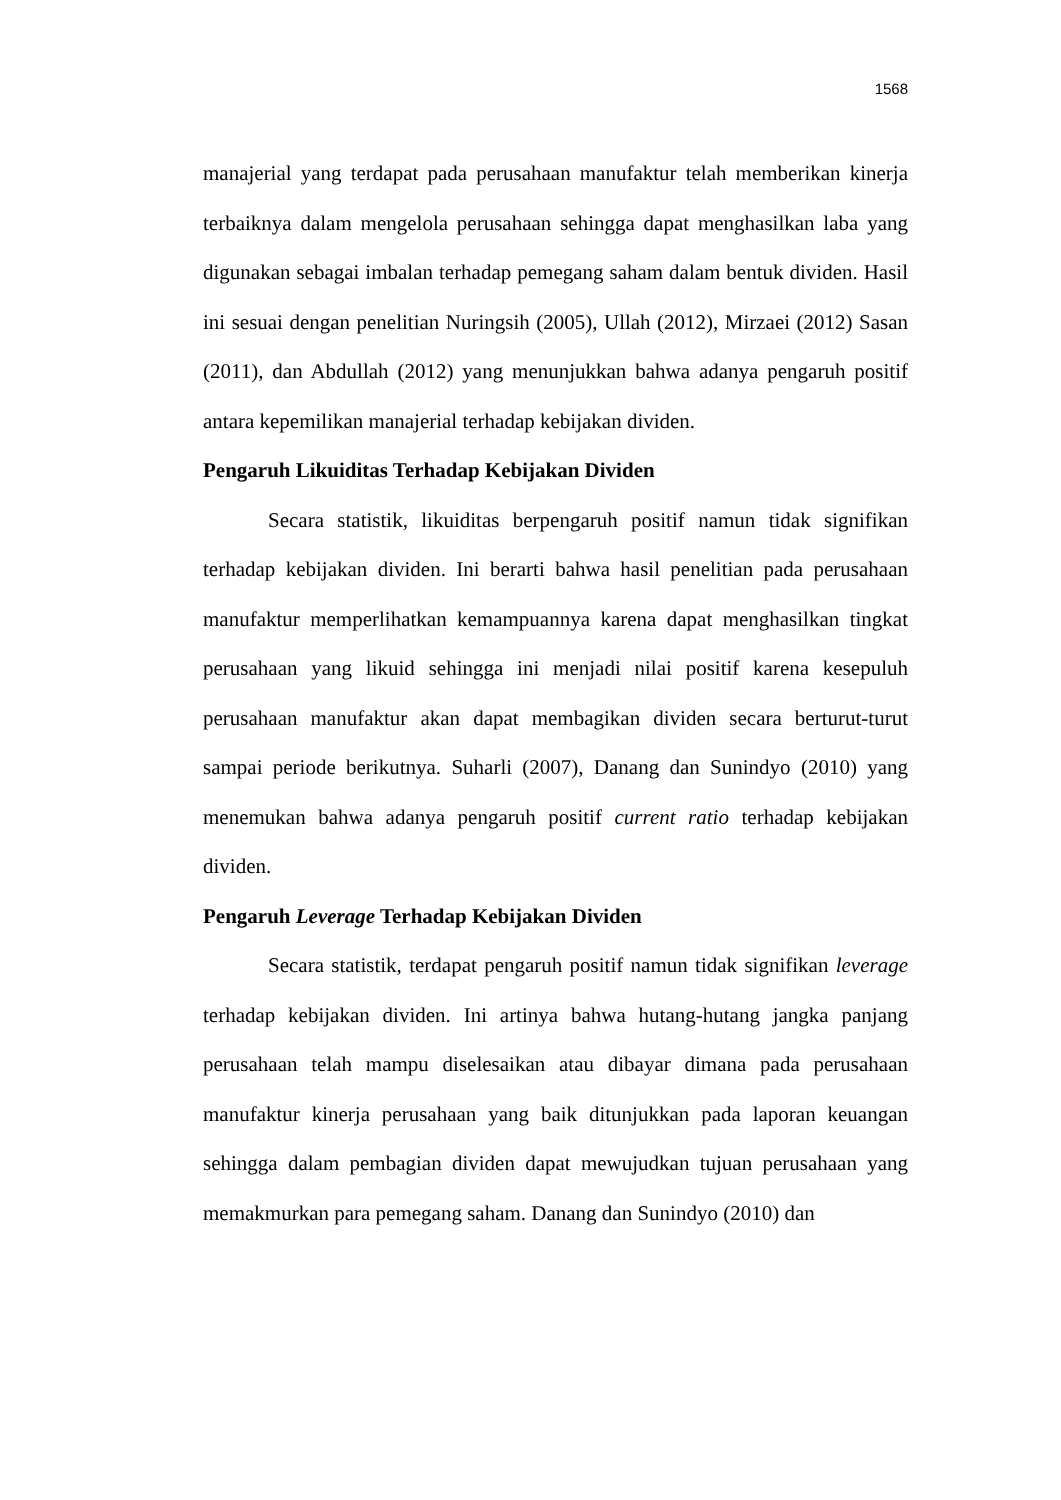1568
manajerial yang terdapat pada perusahaan manufaktur telah memberikan kinerja terbaiknya dalam mengelola perusahaan sehingga dapat menghasilkan laba yang digunakan sebagai imbalan terhadap pemegang saham dalam bentuk dividen. Hasil ini sesuai dengan penelitian Nuringsih (2005), Ullah (2012), Mirzaei (2012) Sasan (2011), dan Abdullah (2012) yang menunjukkan bahwa adanya pengaruh positif antara kepemilikan manajerial terhadap kebijakan dividen.
Pengaruh Likuiditas Terhadap Kebijakan Dividen
Secara statistik, likuiditas berpengaruh positif namun tidak signifikan terhadap kebijakan dividen. Ini berarti bahwa hasil penelitian pada perusahaan manufaktur memperlihatkan kemampuannya karena dapat menghasilkan tingkat perusahaan yang likuid sehingga ini menjadi nilai positif karena kesepuluh perusahaan manufaktur akan dapat membagikan dividen secara berturut-turut sampai periode berikutnya. Suharli (2007), Danang dan Sunindyo (2010) yang menemukan bahwa adanya pengaruh positif current ratio terhadap kebijakan dividen.
Pengaruh Leverage Terhadap Kebijakan Dividen
Secara statistik, terdapat pengaruh positif namun tidak signifikan leverage terhadap kebijakan dividen. Ini artinya bahwa hutang-hutang jangka panjang perusahaan telah mampu diselesaikan atau dibayar dimana pada perusahaan manufaktur kinerja perusahaan yang baik ditunjukkan pada laporan keuangan sehingga dalam pembagian dividen dapat mewujudkan tujuan perusahaan yang memakmurkan para pemegang saham. Danang dan Sunindyo (2010) dan